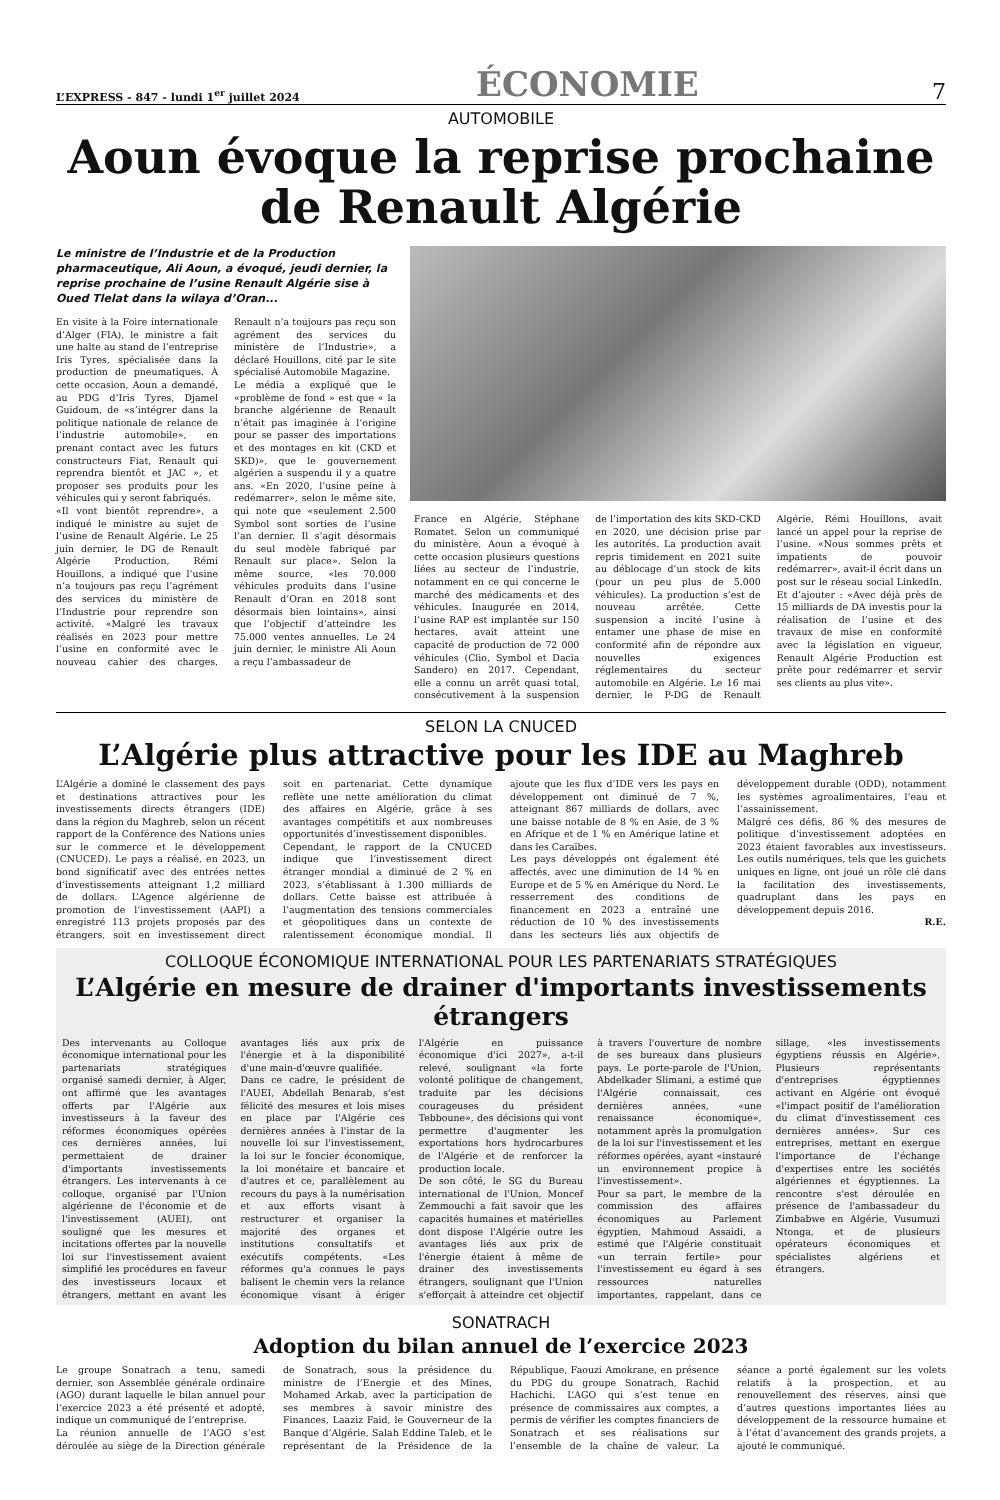L’EXPRESS - 847 - lundi 1<sup>er</sup> juillet 2024
ÉCONOMIE
7
AUTOMOBILE
Aoun évoque la reprise prochaine de Renault Algérie
Le ministre de l’Industrie et de la Production pharmaceutique, Ali Aoun, a évoqué, jeudi dernier, la reprise prochaine de l’usine Renault Algérie sise à Oued Tlelat dans la wilaya d’Oran...
En visite à la Foire internationale d’Alger (FIA), le ministre a fait une halte au stand de l’entreprise Iris Tyres, spécialisée dans la production de pneumatiques. À cette occasion, Aoun a demandé, au PDG d’Iris Tyres, Djamel Guidoum, de «s’intégrer dans la politique nationale de relance de l’industrie automobile», en prenant contact avec les futurs constructeurs Fiat, Renault qui reprendra bientôt et JAC », et proposer ses produits pour les véhicules qui y seront fabriqués.
«Il vont bientôt reprendre», a indiqué le ministre au sujet de l’usine de Renault Algérie. Le 25 juin dernier, le DG de Renault Algérie Production, Rémi Houillons, a indiqué que l’usine n’a toujours pas reçu l’agrément des services du ministère de l’Industrie pour reprendre son activité. «Malgré les travaux réalisés en 2023 pour mettre l’usine en conformité avec le nouveau cahier des charges, Renault n’a toujours pas reçu son agrément des services du ministère de l’Industrie», a déclaré Houillons, cité par le site spécialisé Automobile Magazine.
Le média a expliqué que le «problème de fond » est que « la branche algérienne de Renault n’était pas imaginée à l’origine pour se passer des importations et des montages en kit (CKD et SKD)», que le gouvernement algérien a suspendu il y a quatre ans. «En 2020, l’usine peine à redémarrer», selon le même site, qui note que «seulement 2.500 Symbol sont sorties de l’usine l’an dernier. Il s’agit désormais du seul modèle fabriqué par Renault sur place». Selon la même source, «les 70.000 véhicules produits dans l’usine Renault d’Oran en 2018 sont désormais bien lointains», ainsi que l’objectif d’atteindre les 75.000 ventes annuelles. Le 24 juin dernier, le ministre Ali Aoun a reçu l’ambassadeur de
France en Algérie, Stéphane Romatet. Selon un communiqué du ministère, Aoun a évoqué à cette occasion plusieurs questions liées au secteur de l’industrie, notamment en ce qui concerne le marché des médicaments et des véhicules. Inaugurée en 2014, l’usine RAP est implantée sur 150 hectares, avait atteint une capacité de production de 72 000 véhicules (Clio, Symbol et Dacia Sandero) en 2017. Cependant, elle a connu un arrêt quasi total, consécutivement à la suspension de l’importation des kits SKD-CKD en 2020, une décision prise par les autorités. La production avait repris timidement en 2021 suite au déblocage d’un stock de kits (pour un peu plus de 5.000 véhicules). La production s’est de nouveau arrêtée. Cette suspension a incité l’usine à entamer une phase de mise en conformité afin de répondre aux nouvelles exigences réglementaires du secteur automobile en Algérie. Le 16 mai dernier, le P-DG de Renault Algérie, Rémi Houillons, avait lancé un appel pour la reprise de l’usine. «Nous sommes prêts et impatients de pouvoir redémarrer», avait-il écrit dans un post sur le réseau social LinkedIn. Et d’ajouter : «Avec déjà près de 15 milliards de DA investis pour la réalisation de l’usine et des travaux de mise en conformité avec la législation en vigueur, Renault Algérie Production est prête pour redémarrer et servir ses clients au plus vite».
SELON LA CNUCED
L’Algérie plus attractive pour les IDE au Maghreb
L’Algérie a dominé le classement des pays et destinations attractives pour les investissements directs étrangers (IDE) dans la région du Maghreb, selon un récent rapport de la Conférence des Nations unies sur le commerce et le développement (CNUCED). Le pays a réalisé, en 2023, un bond significatif avec des entrées nettes d’investissements atteignant 1,2 milliard de dollars. L’Agence algérienne de promotion de l’investissement (AAPI) a enregistré 113 projets proposés par des étrangers, soit en investissement direct soit en partenariat. Cette dynamique reflète une nette amélioration du climat des affaires en Algérie, grâce à ses avantages compétitifs et aux nombreuses opportunités d’investissement disponibles.
Cependant, le rapport de la CNUCED indique que l’investissement direct étranger mondial a diminué de 2 % en 2023, s’établissant à 1.300 milliards de dollars. Cette baisse est attribuée à l’augmentation des tensions commerciales et géopolitiques dans un contexte de ralentissement économique mondial. Il ajoute que les flux d’IDE vers les pays en développement ont diminué de 7 %, atteignant 867 milliards de dollars, avec une baisse notable de 8 % en Asie, de 3 % en Afrique et de 1 % en Amérique latine et dans les Caraïbes.
Les pays développés ont également été affectés, avec une diminution de 14 % en Europe et de 5 % en Amérique du Nord. Le resserrement des conditions de financement en 2023 a entraîné une réduction de 10 % des investissements dans les secteurs liés aux objectifs de développement durable (ODD), notamment les systèmes agroalimentaires, l’eau et l’assainissement.
Malgré ces défis, 86 % des mesures de politique d’investissement adoptées en 2023 étaient favorables aux investisseurs. Les outils numériques, tels que les guichets uniques en ligne, ont joué un rôle clé dans la facilitation des investissements, quadruplant dans les pays en développement depuis 2016.
R.E.
COLLOQUE ÉCONOMIQUE INTERNATIONAL POUR LES PARTENARIATS STRATÉGIQUES
L’Algérie en mesure de drainer d'importants investissements étrangers
Des intervenants au Colloque économique international pour les partenariats stratégiques organisé samedi dernier, à Alger, ont affirmé que les avantages offerts par l'Algérie aux investisseurs à la faveur des réformes économiques opérées ces dernières années, lui permettaient de drainer d'importants investissements étrangers. Les intervenants à ce colloque, organisé par l'Union algérienne de l'économie et de l'investissement (AUEI), ont souligné que les mesures et incitations offertes par la nouvelle loi sur l'investissement avaient simplifié les procédures en faveur des investisseurs locaux et étrangers, mettant en avant les avantages liés aux prix de l'énergie et à la disponibilité d'une main-d'œuvre qualifiée.
Dans ce cadre, le président de l'AUEI, Abdellah Benarab, s'est félicité des mesures et lois mises en place par l'Algérie ces dernières années à l'instar de la nouvelle loi sur l'investissement, la loi sur le foncier économique, la loi monétaire et bancaire et d'autres et ce, parallèlement au recours du pays à la numérisation et aux efforts visant à restructurer et organiser la majorité des organes et institutions consultatifs et exécutifs compétents. «Les réformes qu'a connues le pays balisent le chemin vers la relance économique visant à ériger l'Algérie en puissance économique d'ici 2027», a-t-il relevé, soulignant «la forte volonté politique de changement, traduite par les décisions courageuses du président Tebboune», des décisions qui vont permettre d'augmenter les exportations hors hydrocarbures de l'Algérie et de renforcer la production locale.
De son côté, le SG du Bureau international de l'Union, Moncef Zemmouchi a fait savoir que les capacités humaines et matérielles dont dispose l'Algérie outre les avantages liés aux prix de l'énergie étaient à même de drainer des investissements étrangers, soulignant que l'Union s'efforçait à atteindre cet objectif à travers l'ouverture de nombre de ses bureaux dans plusieurs pays. Le porte-parole de l'Union, Abdelkader Slimani, a estimé que l'Algérie connaissait, ces dernières années, «une renaissance économique», notamment après la promulgation de la loi sur l'investissement et les réformes opérées, ayant «instauré un environnement propice à l'investissement».
Pour sa part, le membre de la commission des affaires économiques au Parlement égyptien, Mahmoud Assaidi, a estimé que l'Algérie constituait «un terrain fertile» pour l'investissement eu égard à ses ressources naturelles importantes, rappelant, dans ce sillage, «les investissements égyptiens réussis en Algérie». Plusieurs représentants d'entreprises égyptiennes activant en Algérie ont évoqué «l'impact positif de l'amélioration du climat d'investissement ces dernières années». Sur ces entreprises, mettant en exergue l'importance de l'échange d'expertises entre les sociétés algériennes et égyptiennes. La rencontre s'est déroulée en présence de l'ambassadeur du Zimbabwe en Algérie, Vusumuzi Ntonga, et de plusieurs opérateurs économiques et spécialistes algériens et étrangers.
SONATRACH
Adoption du bilan annuel de l’exercice 2023
Le groupe Sonatrach a tenu, samedi dernier, son Assemblée générale ordinaire (AGO) durant laquelle le bilan annuel pour l’exercice 2023 a été présenté et adopté, indique un communiqué de l’entreprise.
La réunion annuelle de l’AGO s’est déroulée au siège de la Direction générale de Sonatrach, sous la présidence du ministre de l’Energie et des Mines, Mohamed Arkab, avec la participation de ses membres à savoir ministre des Finances, Laaziz Faid, le Gouverneur de la Banque d’Algérie, Salah Eddine Taleb, et le représentant de la Présidence de la République, Faouzi Amokrane, en présence du PDG du groupe Sonatrach, Rachid Hachichi. L’AGO qui s’est tenue en présence de commissaires aux comptes, a permis de vérifier les comptes financiers de Sonatrach et ses réalisations sur l’ensemble de la chaîne de valeur. La séance a porté également sur les volets relatifs à la prospection, et au renouvellement des réserves, ainsi que d’autres questions importantes liées au développement de la ressource humaine et à l’état d’avancement des grands projets, a ajouté le communiqué.